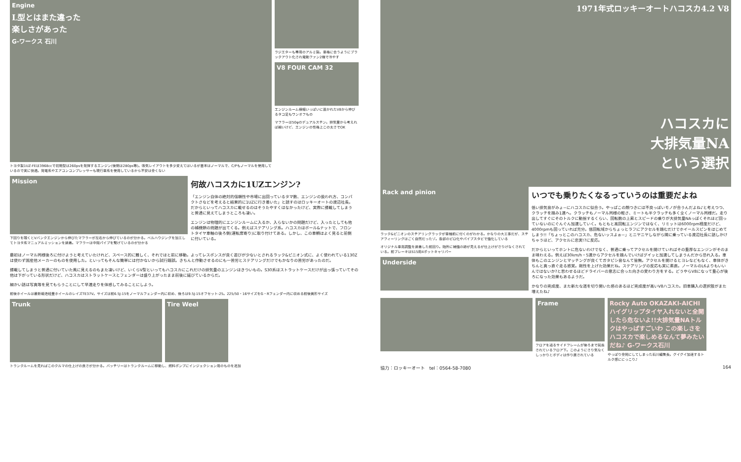Engine
L型とはまた違った
楽しさがあった
G-ワークス 石川
トヨタ製1UZ-FEは3968ccで初期型は260psを発揮するエンジン(後期は280ps等)。吸気レイアウトを多少変えてはいるが基本はノーマルで、C/Pもノーマルを使用しているので実に快適。発電系やエアコンコンプレッサーも現行車系を使用しているから不安は全くない
ラジエターも専用のアルミ製。車格に合うようにブラックアウト化され電動ファン2機で冷やす
V8 FOUR CAM 32
エンジンルーム横幅いっぱいに置かれたV8から伸びるタコ足もワンオフもの
マフラーは50φのデュアルステン。排気量から考えれば細いけど、エンジンの性格上この太さでOK
Mission
下回りを覗くとVバンクエンジンから伸びたマフラーが左右から伸びているのが分かる。ベルハウジングを加工してトヨタ系マニュアルミッションを装着。マフラーは中間パイプを繋げているのが分かる
何故ハコスカに1UZエンジン?
「エンジン自体の絶対的信頼性や市場に出回っているタマ数、エンジンの扱われ方、コンパクトさなどを考えると結果的に1UZに行き着いた」と話すのはロッキーオートの渡辺社長。だからといってハコスカに載せるのはそうたやすくはなかったけど、実際に搭載してしまうと普通に見えてしまうところも凄い。
エンジンは物理的にエンジンルームに入るか、入らないかの問題だけど、入ったとしても他の補機類の問題が出てくる。例えばステアリング系。ハコスカはボール&ナットで、フロントタイヤ車軸の後ろ側(運転席寄り)に取り付けてある。しかし、この車輌はよく見ると前側に付いている。
最初はノーマル同様後ろに付けようと考えていたけれど、スペース的に難しく、それではと前に移動。よってレスポンスが良く遊びが少ないとされるラック&ピニオン式に、よく使われている130Zは使わず国産他メーカーのものを使用した。といってもそんな簡単には付かないから試行錯誤。きちんと作動させるのにも一苦労とステアリングだけでもかなりの苦労があったのだ。
搭載してしまうと普通に付いていた風に見えるのもまた凄いけど、いくらV型といってもハコスカにこれだけの排気量のエンジンはきついもの。S30系はストラットケースだけが出っ張っていてその他は下がっている形状だけど、ハコスカはストラットケースとフェンダーは盛り上がったまま前後に延びているからだ。
細かい話は写真等を見てもらうことにして早速走りを体感してみることにしよう。
前後ホイールは最新鍛造軽量ホイールのレイズTE37V。サイズは前6.5J-15をノーマルフェンダー内に収め、後ろは9.5J-15オフセット-25。225/50・16サイズをG・Rフェンダー内に収める前後異形サイズ
Trunk Tire Weel
トランクルームを見ればこのクルマの仕上げの良さが分かる。バッテリーはトランクルームに移動し、燃料ポンプにインジェクション用のものを追加
1971年式ロッキーオートハコスカ4.2 V8
ハコスカに
大排気量NA
という選択
Rack and pinion
ラック&ピニオンのステアリングラックが車軸前に付くのがわかる。かなりの大工事だが、ステアフィーリングはごく自然だったゾ。各部のピロ化やパイプスタビで強化している
オリジナル車高調整を装着した前回り。随所に補強の跡が見えるが仕上げがさりげなくされている。前ブレーキはS15用4ポットキャリパー
Underside
いつでも乗りたくなるっていうのは重要だよね
低い排気音がみょ~にハコスカに似合う。やっぱこの顔つきには不良っぽいモノが合うんだよね♪と考えつつ、クラッチを踏み1速へ。クラッチもノーマル同様の軽さ、ミートも半クラッチも多く全くノーマル同様だ。走り出してすぐにそのトルクに動揺するくらい、回転数の上昇とスピードの乗りが大排気量NAっぽくそれほど回っていないのにぐんぐん加速していく。もともと高回転エンジンではなく、リミットは6000rpm程度だけど、4000rpmも回っていれば充分。低回転域からちょっとラフにアクセルを踏むだけでホイールスピンをはじめてしまう!!「ちょっとこのハコスカ、危ないッスよぉ~」とニヤニヤしながら隣に乗っている渡辺社長に話しかけちゃうほど、アクセルに忠実!?に反応。
だからといってホントに危ないわけでなく、普通に乗ってアクセルを開けていればその重厚なエンジンがそのまま味わえる。例えば30km/h・5速からアクセルを踏んでいけばグイッと加速してしまうんだから恐れ入る。車体もこのエンジンとマッチングが良くてガタピシ音なんて皆無。アクセルを開けるとヨレなどもなく、車体がきちんと真っ直ぐ走る感覚。剛性を上げた効果だね。ステアリングの反応も実に素直。ノーマルのL6よりもいいんではないか?と思わせるほどドライバーの意志に合った向きの変わり方をする。どうやらV8になって重心が後ろになった効果もあるようだ。
かなりの完成度、また新たな道を切り開いた感のあるほど完成度が高いV8ハコスカ。旧車購入の選択肢がまた増えたね♪
Frame
フロアを通るサイドフレームが後ろまで延長されているフロア下。このようにさり気なくしっかりとボディは作り直されている
Rocky Auto OKAZAKI-AICHI
ハイグリップタイヤ入れないと全開したら危ないよ!!大排気量NAトルクはやっぱすごいわ この楽しさをハコスカで楽しめるなんて夢みたいだね♪ G-ワークス石川
やっぱり全開にしてしまった石川編集長。グイグイ加速するトルク感ににっこり♪
協力：ロッキーオート　tel：0564-58-7080 164